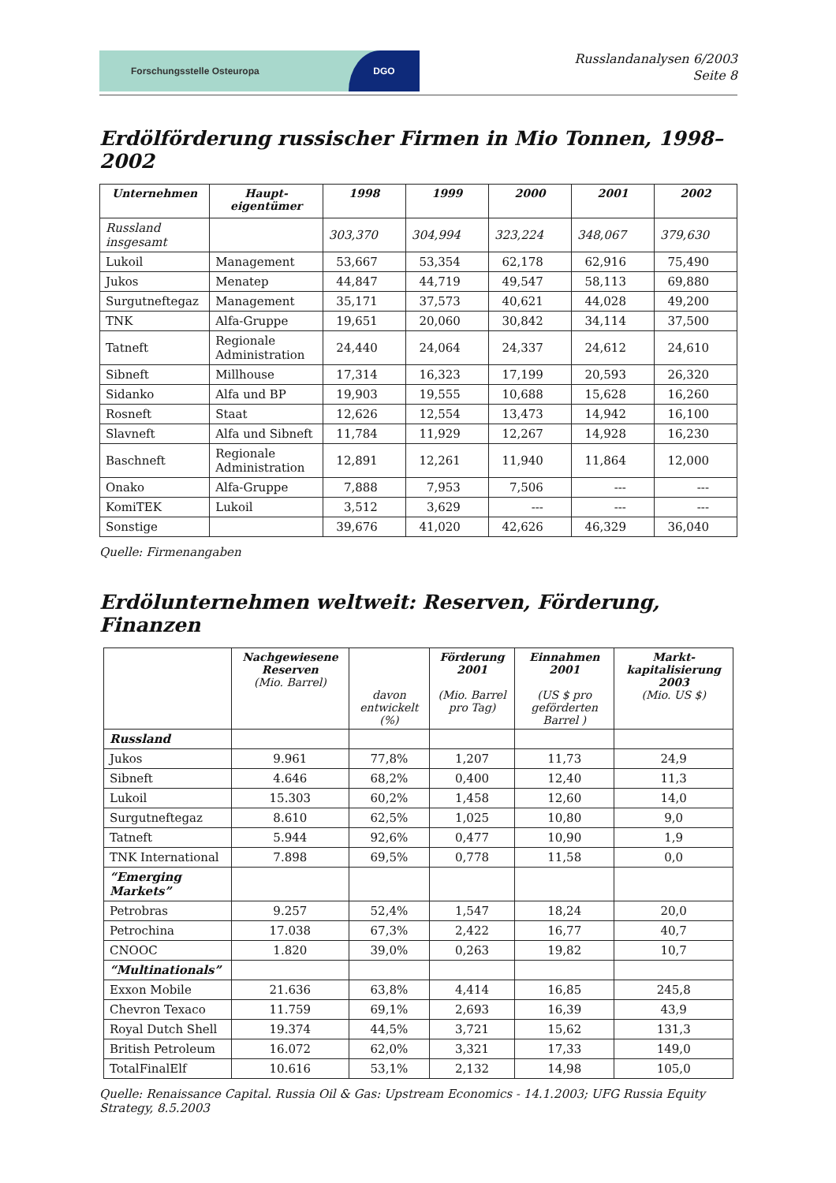Forschungsstelle Osteuropa
DGO
Russlandanalysen 6/2003
Seite 8
Erdölförderung russischer Firmen in Mio Tonnen, 1998–2002
| Unternehmen | Haupt- eigentümer | 1998 | 1999 | 2000 | 2001 | 2002 |
| --- | --- | --- | --- | --- | --- | --- |
| Russland insgesamt | | 303,370 | 304,994 | 323,224 | 348,067 | 379,630 |
| Lukoil | Management | 53,667 | 53,354 | 62,178 | 62,916 | 75,490 |
| Jukos | Menatep | 44,847 | 44,719 | 49,547 | 58,113 | 69,880 |
| Surgutneftegaz | Management | 35,171 | 37,573 | 40,621 | 44,028 | 49,200 |
| TNK | Alfa-Gruppe | 19,651 | 20,060 | 30,842 | 34,114 | 37,500 |
| Tatneft | Regionale Administration | 24,440 | 24,064 | 24,337 | 24,612 | 24,610 |
| Sibneft | Millhouse | 17,314 | 16,323 | 17,199 | 20,593 | 26,320 |
| Sidanko | Alfa und BP | 19,903 | 19,555 | 10,688 | 15,628 | 16,260 |
| Rosneft | Staat | 12,626 | 12,554 | 13,473 | 14,942 | 16,100 |
| Slavneft | Alfa und Sibneft | 11,784 | 11,929 | 12,267 | 14,928 | 16,230 |
| Baschneft | Regionale Administration | 12,891 | 12,261 | 11,940 | 11,864 | 12,000 |
| Onako | Alfa-Gruppe | 7,888 | 7,953 | 7,506 | --- | --- |
| KomiTEK | Lukoil | 3,512 | 3,629 | --- | --- | --- |
| Sonstige | | 39,676 | 41,020 | 42,626 | 46,329 | 36,040 |
Quelle: Firmenangaben
Erdölunternehmen weltweit: Reserven, Förderung, Finanzen
| | Nachgewiesene Reserven (Mio. Barrel) | davon entwickelt (%) | Förderung 2001 (Mio. Barrel pro Tag) | Einnahmen 2001 (US $ pro geförderten Barrel ) | Markt-kapitalisierung 2003 (Mio. US $) |
| --- | --- | --- | --- | --- | --- |
| Russland | | | | | |
| Jukos | 9.961 | 77,8% | 1,207 | 11,73 | 24,9 |
| Sibneft | 4.646 | 68,2% | 0,400 | 12,40 | 11,3 |
| Lukoil | 15.303 | 60,2% | 1,458 | 12,60 | 14,0 |
| Surgutneftegaz | 8.610 | 62,5% | 1,025 | 10,80 | 9,0 |
| Tatneft | 5.944 | 92,6% | 0,477 | 10,90 | 1,9 |
| TNK International | 7.898 | 69,5% | 0,778 | 11,58 | 0,0 |
| “Emerging Markets” | | | | | |
| Petrobras | 9.257 | 52,4% | 1,547 | 18,24 | 20,0 |
| Petrochina | 17.038 | 67,3% | 2,422 | 16,77 | 40,7 |
| CNOOC | 1.820 | 39,0% | 0,263 | 19,82 | 10,7 |
| “Multinationals” | | | | | |
| Exxon Mobile | 21.636 | 63,8% | 4,414 | 16,85 | 245,8 |
| Chevron Texaco | 11.759 | 69,1% | 2,693 | 16,39 | 43,9 |
| Royal Dutch Shell | 19.374 | 44,5% | 3,721 | 15,62 | 131,3 |
| British Petroleum | 16.072 | 62,0% | 3,321 | 17,33 | 149,0 |
| TotalFinalElf | 10.616 | 53,1% | 2,132 | 14,98 | 105,0 |
Quelle: Renaissance Capital. Russia Oil & Gas: Upstream Economics - 14.1.2003; UFG Russia Equity Strategy, 8.5.2003